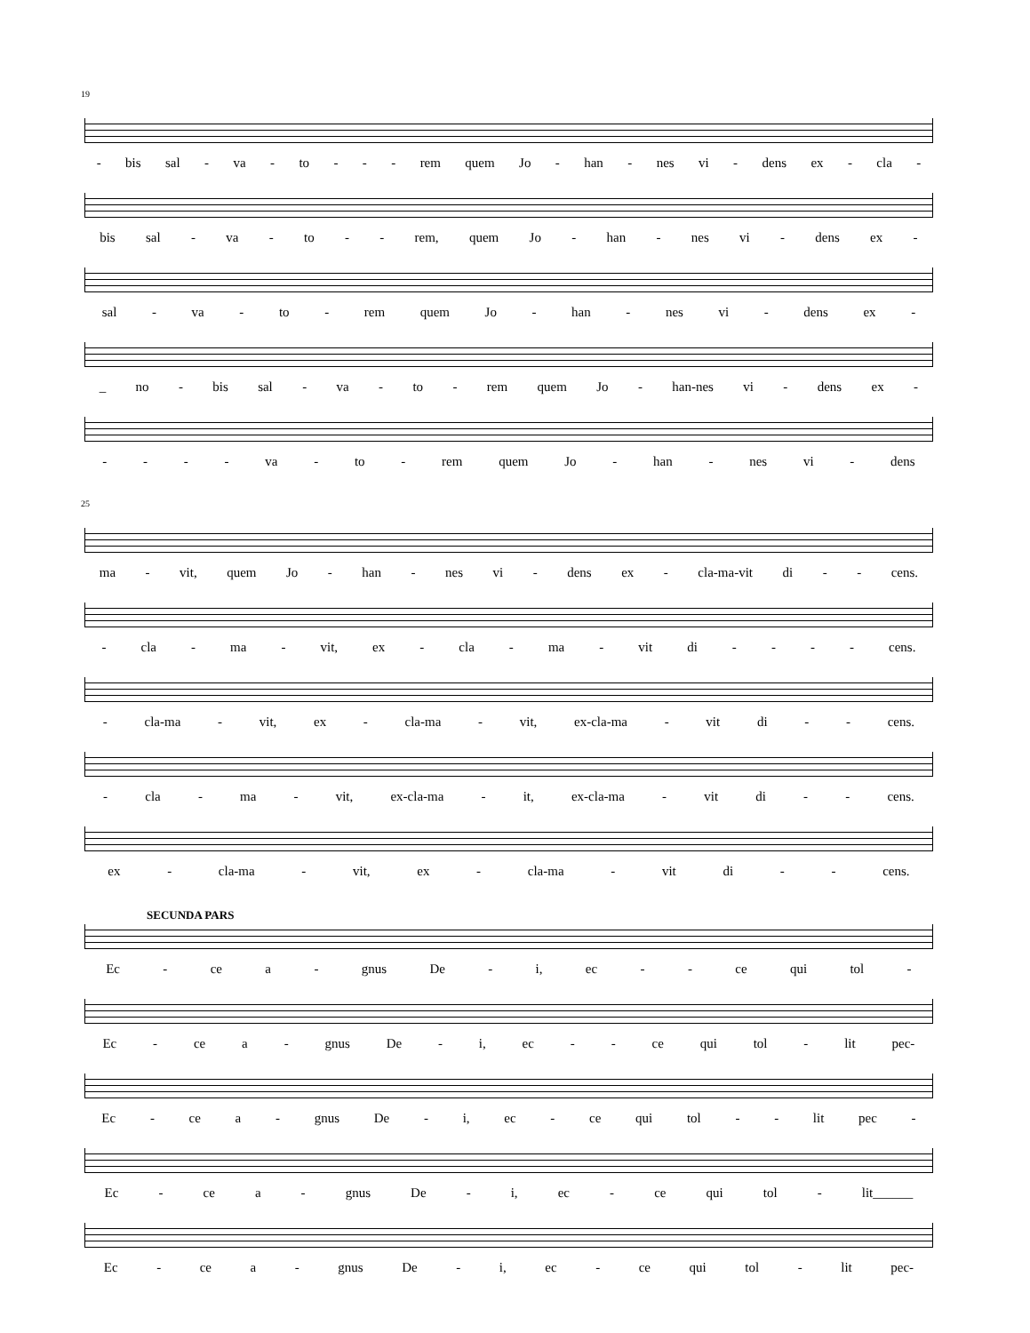19
- bis sal - va - to - - - rem quem Jo - han - nes vi - dens ex - cla -
bis sal - va - to - - rem, quem Jo - han - nes vi - dens ex -
sal - va - to - rem quem Jo - han - nes vi - dens ex -
_ no - bis sal - va - to - rem quem Jo - han-nes vi - dens ex -
- - - - va - to - rem quem Jo - han - nes vi - dens
25
ma - vit, quem Jo - han - nes vi - dens ex - cla-ma-vit di - - cens.
- cla - ma - vit, ex - cla - ma - vit di - - - - cens.
- cla-ma - vit, ex - cla-ma - vit, ex-cla-ma - vit di - - cens.
- cla - ma - vit, ex-cla-ma - it, ex-cla-ma - vit di - - cens.
ex - cla-ma - vit, ex - cla-ma - vit di - - cens.
SECUNDA PARS
Ec - ce a - gnus De - i, ec - - ce qui tol -
Ec - ce a - gnus De - i, ec - - ce qui tol - lit pec-
Ec - ce a - gnus De - i, ec - ce qui tol - - lit pec -
Ec - ce a - gnus De - i, ec - ce qui tol - lit______
Ec - ce a - gnus De - i, ec - ce qui tol - lit pec-